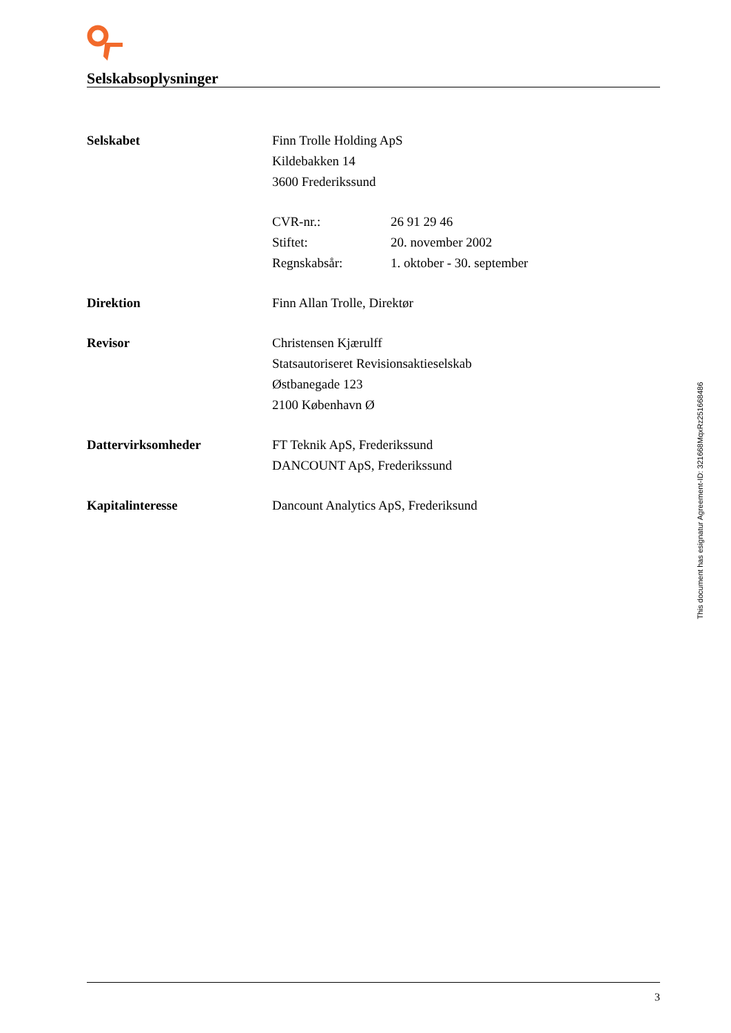Selskabsoplysninger
Selskabet Finn Trolle Holding ApS
Kildebakken 14
3600 Frederikssund
CVR-nr.: 26 91 29 46
Stiftet: 20. november 2002
Regnskabsår: 1. oktober - 30. september
Direktion Finn Allan Trolle, Direktør
Revisor Christensen Kjærulff
Statsautoriseret Revisionsaktieselskab
Østbanegade 123
2100 København Ø
Dattervirksomheder FT Teknik ApS, Frederikssund
DANCOUNT ApS, Frederikssund
Kapitalinteresse Dancount Analytics ApS, Frederiksund
3
This document has esignatur Agreement-ID: 321668MqxRz251668486